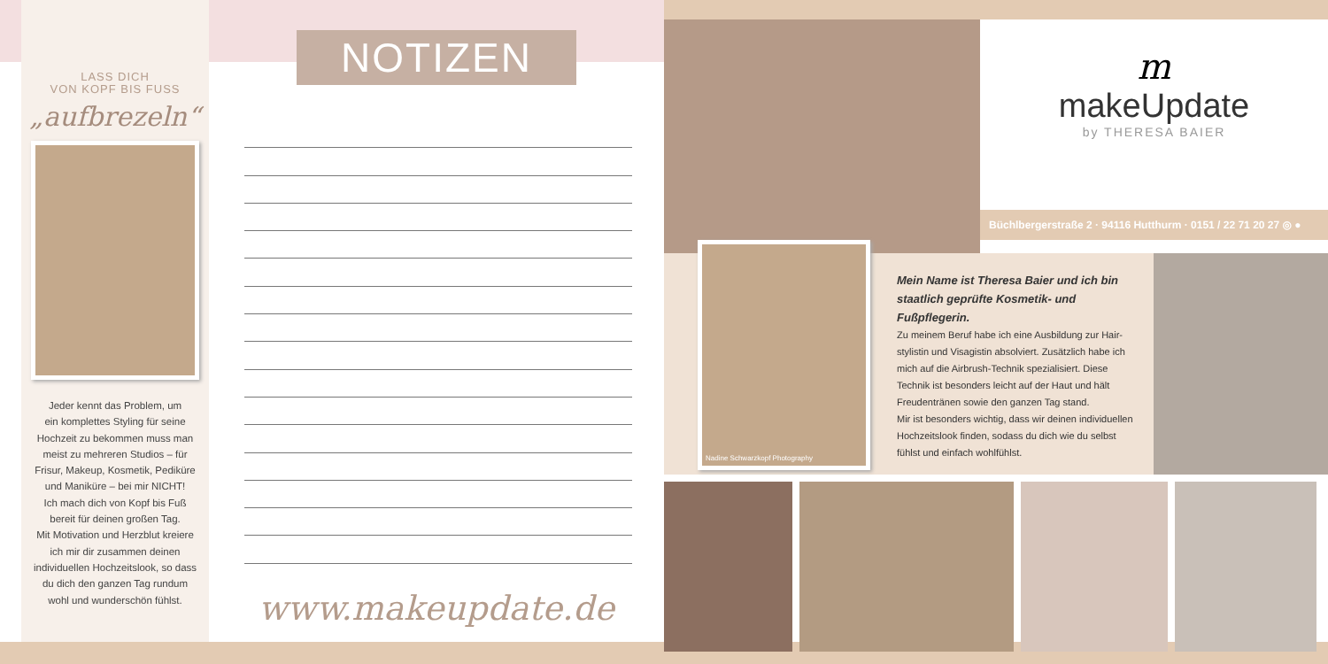LASS DICH
VON KOPF BIS FUSS
„aufbrezeln“
Jeder kennt das Problem, um
ein komplettes Styling für seine
Hochzeit zu bekommen muss man
meist zu mehreren Studios – für
Frisur, Makeup, Kosmetik, Pediküre
und Maniküre – bei mir NICHT!
Ich mach dich von Kopf bis Fuß
bereit für deinen großen Tag.
Mit Motivation und Herzblut kreiere
ich mir dir zusammen deinen
individuellen Hochzeitslook, so dass
du dich den ganzen Tag rundum
wohl und wunderschön fühlst.
NOTIZEN
www.makeupdate.de
m
makeUpdate
by THERESA BAIER
Büchlbergerstraße 2 · 94116 Hutthurm · 0151 / 22 71 20 27 ◎ ●
Nadine Schwarzkopf Photography
Mein Name ist Theresa Baier und ich bin staatlich geprüfte Kosmetik- und Fußpflegerin.
Zu meinem Beruf habe ich eine Ausbildung zur Hair-stylistin und Visagistin absolviert. Zusätzlich habe ich mich auf die Airbrush-Technik spezialisiert. Diese Technik ist besonders leicht auf der Haut und hält Freudentränen sowie den ganzen Tag stand.
Mir ist besonders wichtig, dass wir deinen individuellen Hochzeitslook finden, sodass du dich wie du selbst fühlst und einfach wohlfühlst.